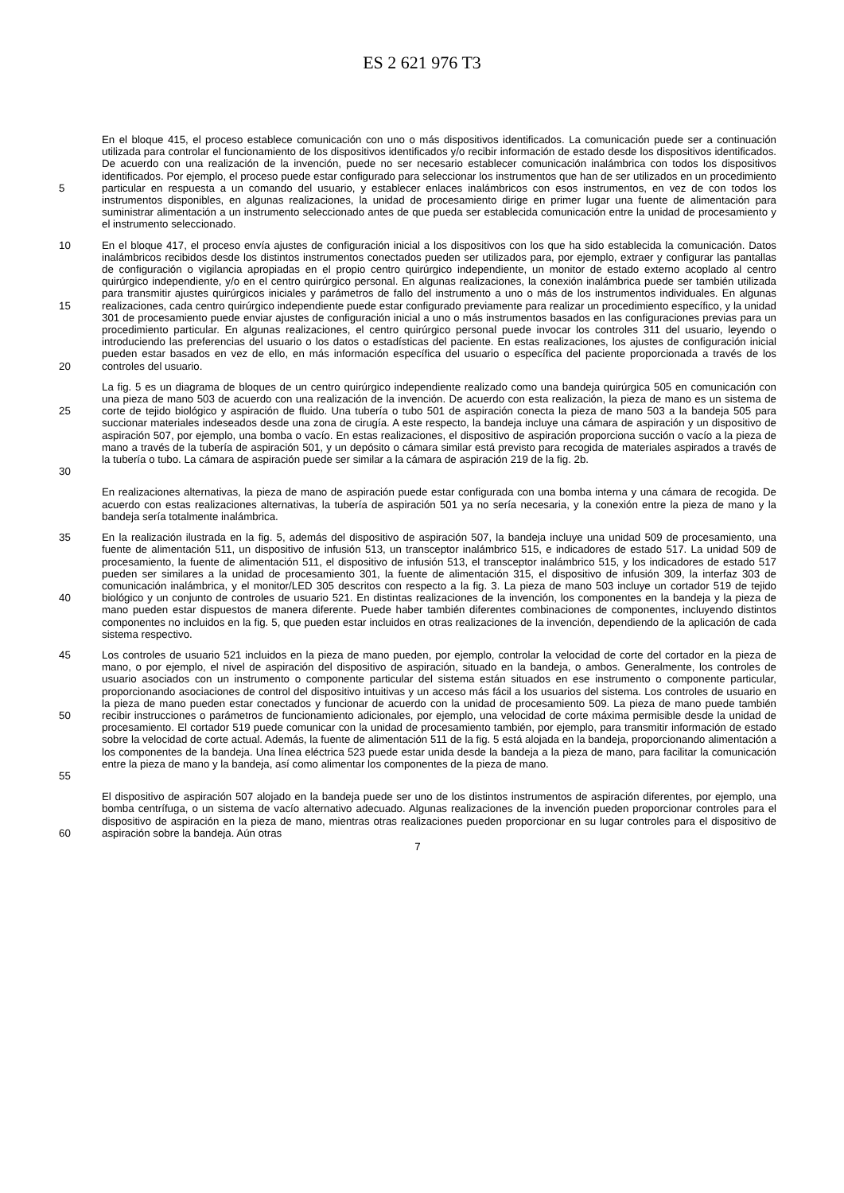ES 2 621 976 T3
5 En el bloque 415, el proceso establece comunicación con uno o más dispositivos identificados. La comunicación puede ser a continuación utilizada para controlar el funcionamiento de los dispositivos identificados y/o recibir información de estado desde los dispositivos identificados. De acuerdo con una realización de la invención, puede no ser necesario establecer comunicación inalámbrica con todos los dispositivos identificados. Por ejemplo, el proceso puede estar configurado para seleccionar los instrumentos que han de ser utilizados en un procedimiento particular en respuesta a un comando del usuario, y establecer enlaces inalámbricos con esos instrumentos, en vez de con todos los instrumentos disponibles, en algunas realizaciones, la unidad de procesamiento dirige en primer lugar una fuente de alimentación para suministrar alimentación a un instrumento seleccionado antes de que pueda ser establecida comunicación entre la unidad de procesamiento y el instrumento seleccionado.
10
15
20
En el bloque 417, el proceso envía ajustes de configuración inicial a los dispositivos con los que ha sido establecida la comunicación. Datos inalámbricos recibidos desde los distintos instrumentos conectados pueden ser utilizados para, por ejemplo, extraer y configurar las pantallas de configuración o vigilancia apropiadas en el propio centro quirúrgico independiente, un monitor de estado externo acoplado al centro quirúrgico independiente, y/o en el centro quirúrgico personal. En algunas realizaciones, la conexión inalámbrica puede ser también utilizada para transmitir ajustes quirúrgicos iniciales y parámetros de fallo del instrumento a uno o más de los instrumentos individuales. En algunas realizaciones, cada centro quirúrgico independiente puede estar configurado previamente para realizar un procedimiento específico, y la unidad 301 de procesamiento puede enviar ajustes de configuración inicial a uno o más instrumentos basados en las configuraciones previas para un procedimiento particular. En algunas realizaciones, el centro quirúrgico personal puede invocar los controles 311 del usuario, leyendo o introduciendo las preferencias del usuario o los datos o estadísticas del paciente. En estas realizaciones, los ajustes de configuración inicial pueden estar basados en vez de ello, en más información específica del usuario o específica del paciente proporcionada a través de los controles del usuario.
25
30
La fig. 5 es un diagrama de bloques de un centro quirúrgico independiente realizado como una bandeja quirúrgica 505 en comunicación con una pieza de mano 503 de acuerdo con una realización de la invención. De acuerdo con esta realización, la pieza de mano es un sistema de corte de tejido biológico y aspiración de fluido. Una tubería o tubo 501 de aspiración conecta la pieza de mano 503 a la bandeja 505 para succionar materiales indeseados desde una zona de cirugía. A este respecto, la bandeja incluye una cámara de aspiración y un dispositivo de aspiración 507, por ejemplo, una bomba o vacío. En estas realizaciones, el dispositivo de aspiración proporciona succión o vacío a la pieza de mano a través de la tubería de aspiración 501, y un depósito o cámara similar está previsto para recogida de materiales aspirados a través de la tubería o tubo. La cámara de aspiración puede ser similar a la cámara de aspiración 219 de la fig. 2b.
En realizaciones alternativas, la pieza de mano de aspiración puede estar configurada con una bomba interna y una cámara de recogida. De acuerdo con estas realizaciones alternativas, la tubería de aspiración 501 ya no sería necesaria, y la conexión entre la pieza de mano y la bandeja sería totalmente inalámbrica.
35
40
En la realización ilustrada en la fig. 5, además del dispositivo de aspiración 507, la bandeja incluye una unidad 509 de procesamiento, una fuente de alimentación 511, un dispositivo de infusión 513, un transceptor inalámbrico 515, e indicadores de estado 517. La unidad 509 de procesamiento, la fuente de alimentación 511, el dispositivo de infusión 513, el transceptor inalámbrico 515, y los indicadores de estado 517 pueden ser similares a la unidad de procesamiento 301, la fuente de alimentación 315, el dispositivo de infusión 309, la interfaz 303 de comunicación inalámbrica, y el monitor/LED 305 descritos con respecto a la fig. 3. La pieza de mano 503 incluye un cortador 519 de tejido biológico y un conjunto de controles de usuario 521. En distintas realizaciones de la invención, los componentes en la bandeja y la pieza de mano pueden estar dispuestos de manera diferente. Puede haber también diferentes combinaciones de componentes, incluyendo distintos componentes no incluidos en la fig. 5, que pueden estar incluidos en otras realizaciones de la invención, dependiendo de la aplicación de cada sistema respectivo.
45
50
55
Los controles de usuario 521 incluidos en la pieza de mano pueden, por ejemplo, controlar la velocidad de corte del cortador en la pieza de mano, o por ejemplo, el nivel de aspiración del dispositivo de aspiración, situado en la bandeja, o ambos. Generalmente, los controles de usuario asociados con un instrumento o componente particular del sistema están situados en ese instrumento o componente particular, proporcionando asociaciones de control del dispositivo intuitivas y un acceso más fácil a los usuarios del sistema. Los controles de usuario en la pieza de mano pueden estar conectados y funcionar de acuerdo con la unidad de procesamiento 509. La pieza de mano puede también recibir instrucciones o parámetros de funcionamiento adicionales, por ejemplo, una velocidad de corte máxima permisible desde la unidad de procesamiento. El cortador 519 puede comunicar con la unidad de procesamiento también, por ejemplo, para transmitir información de estado sobre la velocidad de corte actual. Además, la fuente de alimentación 511 de la fig. 5 está alojada en la bandeja, proporcionando alimentación a los componentes de la bandeja. Una línea eléctrica 523 puede estar unida desde la bandeja a la pieza de mano, para facilitar la comunicación entre la pieza de mano y la bandeja, así como alimentar los componentes de la pieza de mano.
60 El dispositivo de aspiración 507 alojado en la bandeja puede ser uno de los distintos instrumentos de aspiración diferentes, por ejemplo, una bomba centrífuga, o un sistema de vacío alternativo adecuado. Algunas realizaciones de la invención pueden proporcionar controles para el dispositivo de aspiración en la pieza de mano, mientras otras realizaciones pueden proporcionar en su lugar controles para el dispositivo de aspiración sobre la bandeja. Aún otras
7